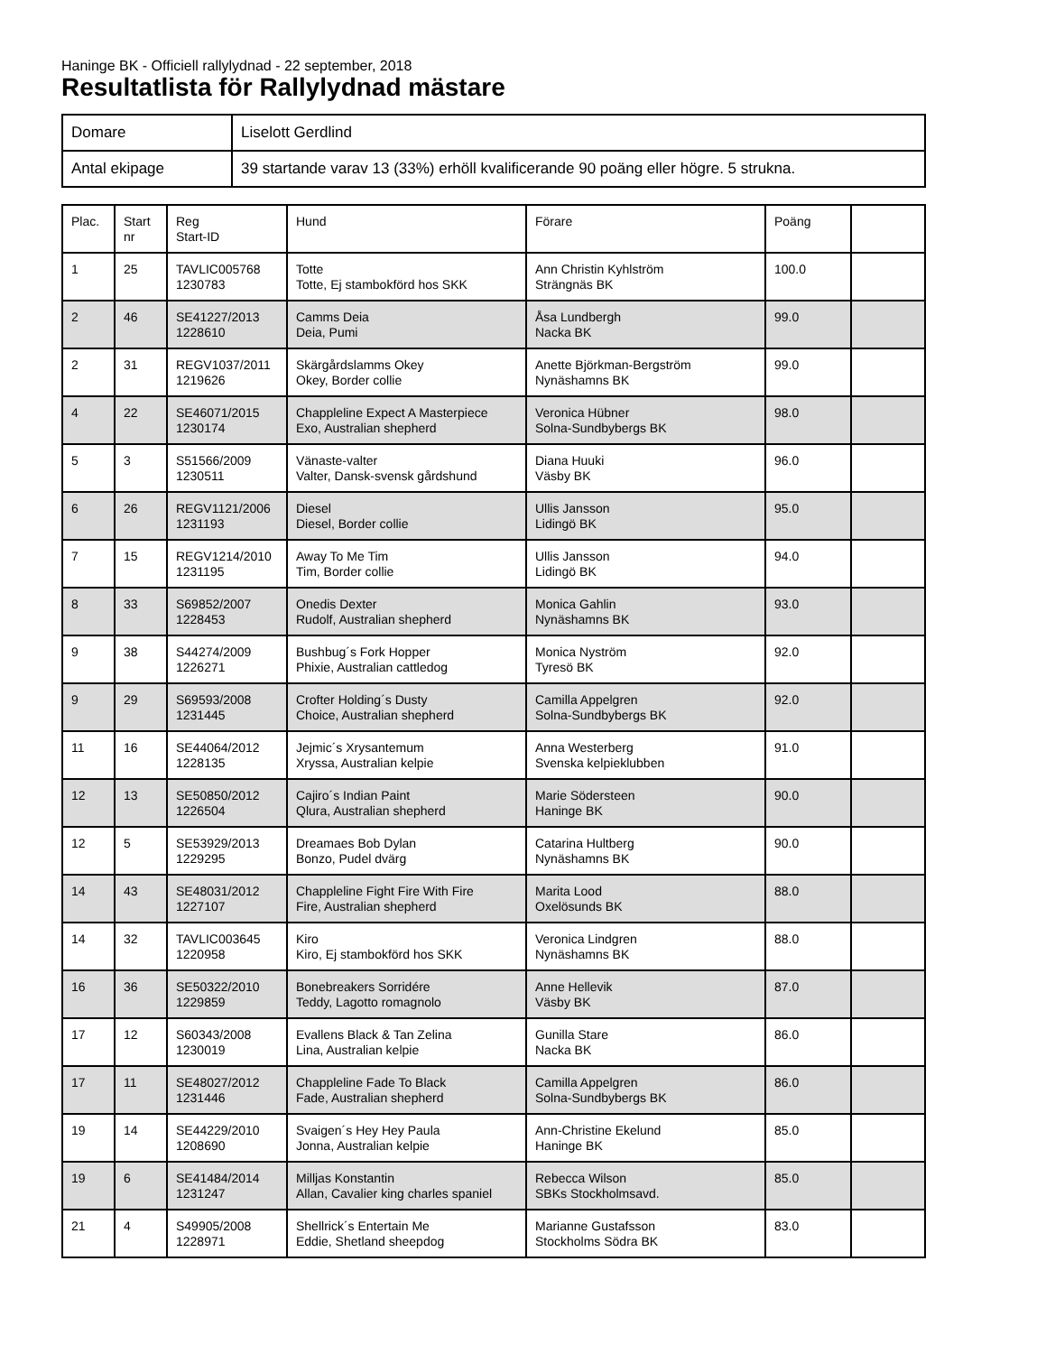Haninge BK - Officiell rallylydnad - 22 september, 2018
Resultatlista för Rallylydnad mästare
| Domare | Liselott Gerdlind |
| Antal ekipage | 39 startande varav 13 (33%) erhöll kvalificerande 90 poäng eller högre. 5 strukna. |
| Plac. | Start nr | Reg Start-ID | Hund | Förare | Poäng | |
| 1 | 25 | TAVLIC005768 1230783 | Totte Totte, Ej stambokförd hos SKK | Ann Christin Kyhlström Strängnäs BK | 100.0 | |
| 2 | 46 | SE41227/2013 1228610 | Camms Deia Deia, Pumi | Åsa Lundbergh Nacka BK | 99.0 | |
| 2 | 31 | REGV1037/2011 1219626 | Skärgårdslamms Okey Okey, Border collie | Anette Björkman-Bergström Nynäshamns BK | 99.0 | |
| 4 | 22 | SE46071/2015 1230174 | Chappleline Expect A Masterpiece Exo, Australian shepherd | Veronica Hübner Solna-Sundbybergs BK | 98.0 | |
| 5 | 3 | S51566/2009 1230511 | Vänaste-valter Valter, Dansk-svensk gårdshund | Diana Huuki Väsby BK | 96.0 | |
| 6 | 26 | REGV1121/2006 1231193 | Diesel Diesel, Border collie | Ullis Jansson Lidingö BK | 95.0 | |
| 7 | 15 | REGV1214/2010 1231195 | Away To Me Tim Tim, Border collie | Ullis Jansson Lidingö BK | 94.0 | |
| 8 | 33 | S69852/2007 1228453 | Onedis Dexter Rudolf, Australian shepherd | Monica Gahlin Nynäshamns BK | 93.0 | |
| 9 | 38 | S44274/2009 1226271 | Bushbug´s Fork Hopper Phixie, Australian cattledog | Monica Nyström Tyresö BK | 92.0 | |
| 9 | 29 | S69593/2008 1231445 | Crofter Holding´s Dusty Choice, Australian shepherd | Camilla Appelgren Solna-Sundbybergs BK | 92.0 | |
| 11 | 16 | SE44064/2012 1228135 | Jejmic´s Xrysantemum Xryssa, Australian kelpie | Anna Westerberg Svenska kelpieklubben | 91.0 | |
| 12 | 13 | SE50850/2012 1226504 | Cajiro´s Indian Paint Qlura, Australian shepherd | Marie Södersteen Haninge BK | 90.0 | |
| 12 | 5 | SE53929/2013 1229295 | Dreamaes Bob Dylan Bonzo, Pudel dvärg | Catarina Hultberg Nynäshamns BK | 90.0 | |
| 14 | 43 | SE48031/2012 1227107 | Chappleline Fight Fire With Fire Fire, Australian shepherd | Marita Lood Oxelösunds BK | 88.0 | |
| 14 | 32 | TAVLIC003645 1220958 | Kiro Kiro, Ej stambokförd hos SKK | Veronica Lindgren Nynäshamns BK | 88.0 | |
| 16 | 36 | SE50322/2010 1229859 | Bonebreakers Sorridére Teddy, Lagotto romagnolo | Anne Hellevik Väsby BK | 87.0 | |
| 17 | 12 | S60343/2008 1230019 | Evallens Black & Tan Zelina Lina, Australian kelpie | Gunilla Stare Nacka BK | 86.0 | |
| 17 | 11 | SE48027/2012 1231446 | Chappleline Fade To Black Fade, Australian shepherd | Camilla Appelgren Solna-Sundbybergs BK | 86.0 | |
| 19 | 14 | SE44229/2010 1208690 | Svaigen´s Hey Hey Paula Jonna, Australian kelpie | Ann-Christine Ekelund Haninge BK | 85.0 | |
| 19 | 6 | SE41484/2014 1231247 | Milljas Konstantin Allan, Cavalier king charles spaniel | Rebecca Wilson SBKs Stockholmsavd. | 85.0 | |
| 21 | 4 | S49905/2008 1228971 | Shellrick´s Entertain Me Eddie, Shetland sheepdog | Marianne Gustafsson Stockholms Södra BK | 83.0 | |